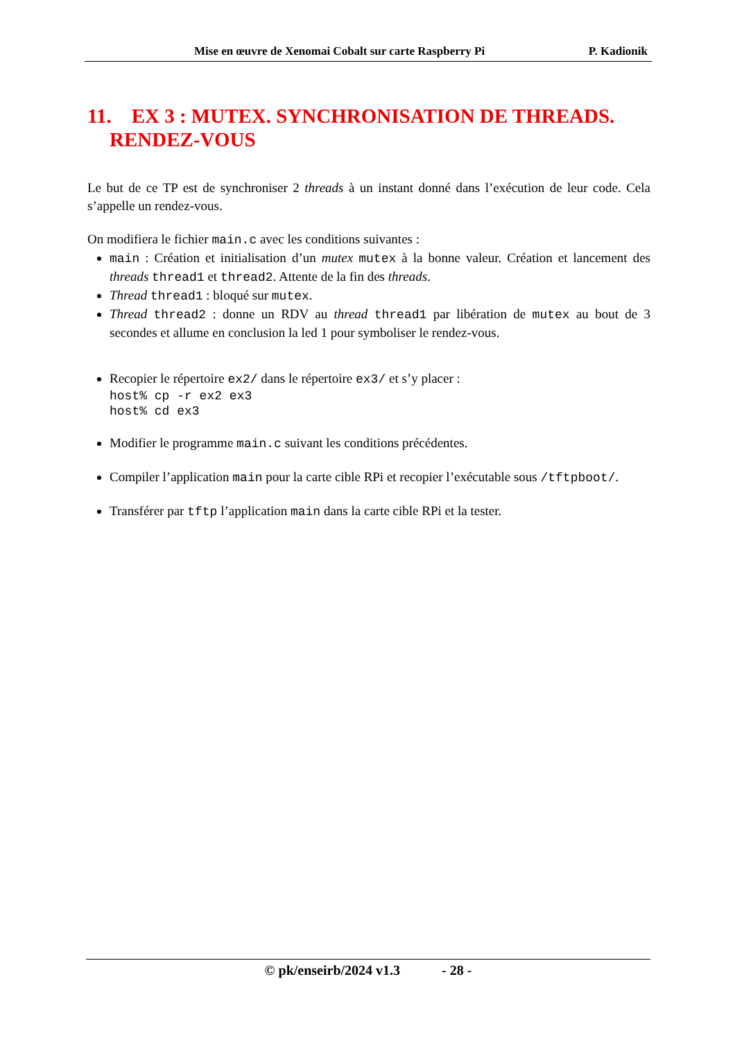Mise en œuvre de Xenomai Cobalt sur carte Raspberry Pi P. Kadionik
11. EX 3 : MUTEX. SYNCHRONISATION DE THREADS. RENDEZ-VOUS
Le but de ce TP est de synchroniser 2 threads à un instant donné dans l’exécution de leur code. Cela s’appelle un rendez-vous.
On modifiera le fichier main.c avec les conditions suivantes :
main : Création et initialisation d’un mutex mutex à la bonne valeur. Création et lancement des threads thread1 et thread2. Attente de la fin des threads.
Thread thread1 : bloqué sur mutex.
Thread thread2 : donne un RDV au thread thread1 par libération de mutex au bout de 3 secondes et allume en conclusion la led 1 pour symboliser le rendez-vous.
Recopier le répertoire ex2/ dans le répertoire ex3/ et s’y placer :
host% cp -r ex2 ex3
host% cd ex3
Modifier le programme main.c suivant les conditions précédentes.
Compiler l’application main pour la carte cible RPi et recopier l’exécutable sous /tftpboot/.
Transférer par tftp l’application main dans la carte cible RPi et la tester.
© pk/enseirb/2024 v1.3 - 28 -